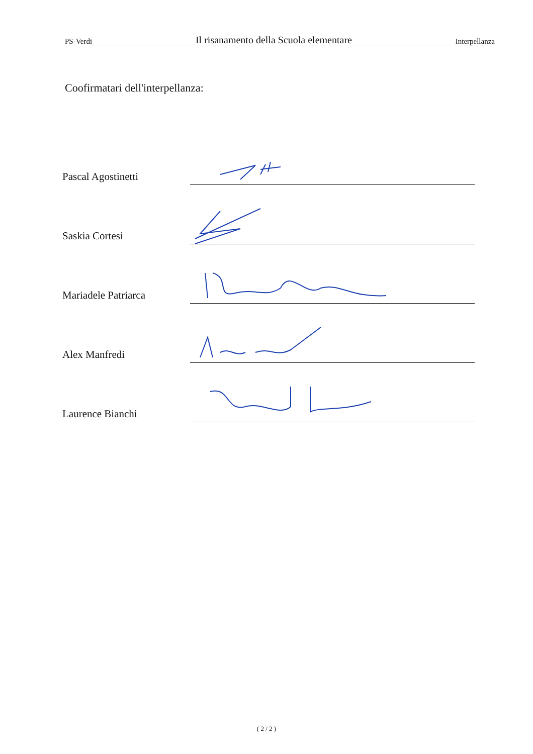PS-Verdi Il risanamento della Scuola elementare Interpellanza
Coofirmatari dell'interpellanza:
Pascal Agostinetti
Saskia Cortesi
Mariadele Patriarca
Alex Manfredi
Laurence Bianchi
( 2 / 2 )